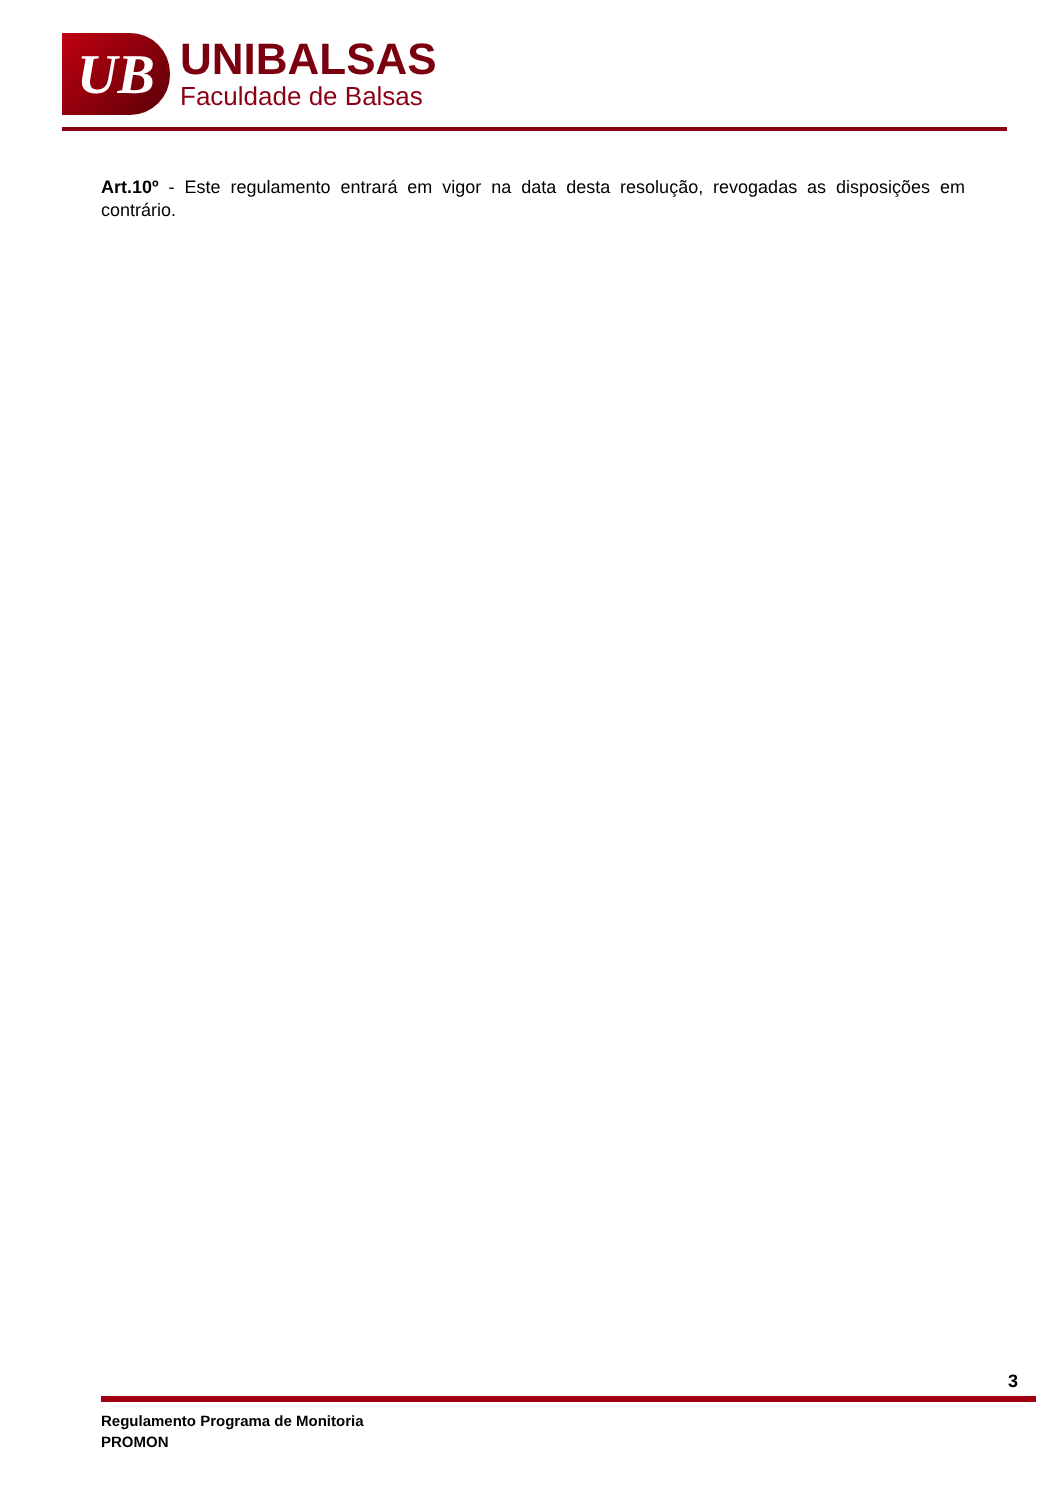UB
UNIBALSAS
Faculdade de Balsas
Art.10º - Este regulamento entrará em vigor na data desta resolução, revogadas as disposições em contrário.
3
Regulamento Programa de Monitoria
PROMON